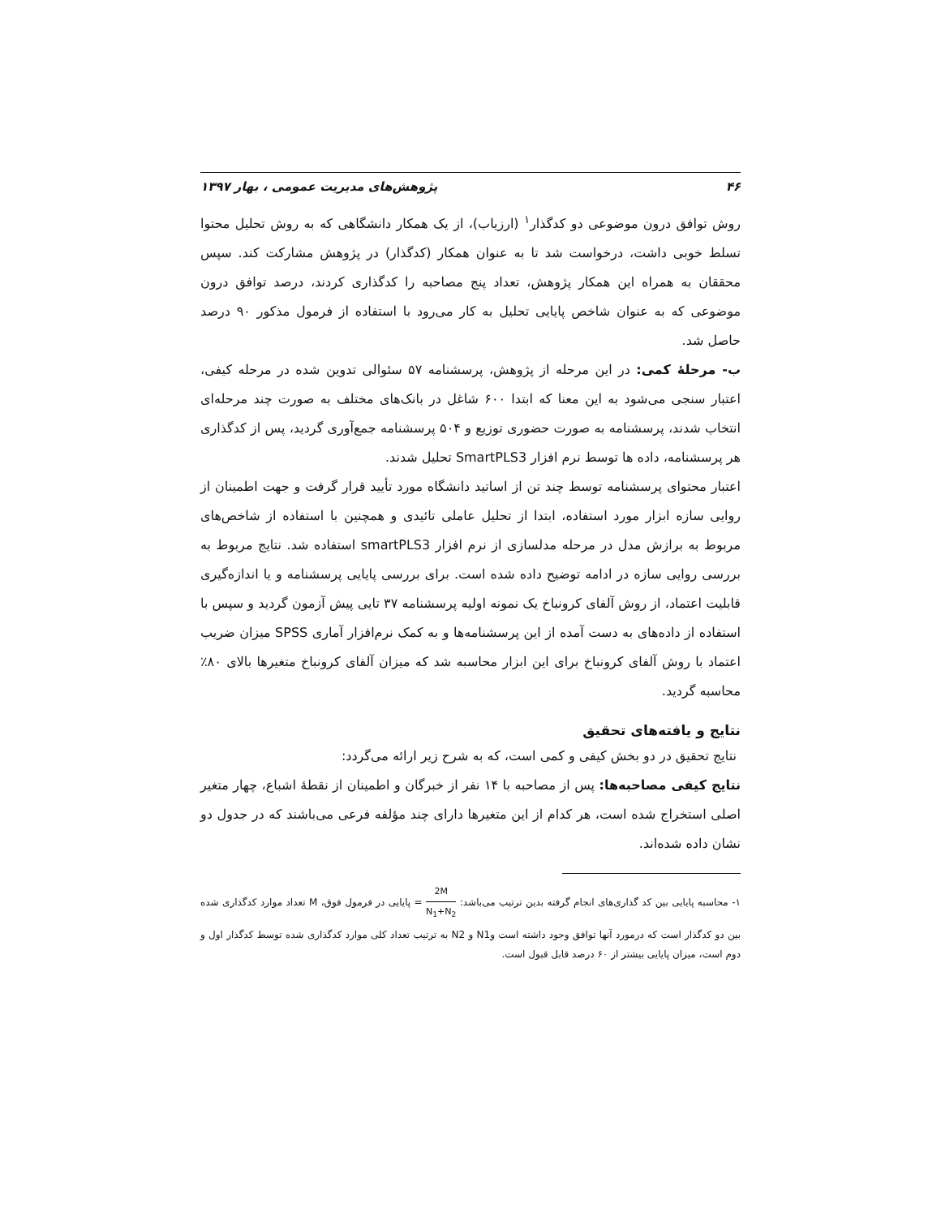۴۶ پژوهش‌های مدیریت عمومی ، بهار ۱۳۹۷
روش توافق درون موضوعی دو کدگذار<sup>۱</sup> (ارزیاب)، از یک همکار دانشگاهی که به روش تحلیل محتوا تسلط خوبی داشت، درخواست شد تا به عنوان همکار (کدگذار) در پژوهش مشارکت کند. سپس محققان به همراه این همکار پژوهش، تعداد پنج مصاحبه را کدگذاری کردند، درصد توافق درون موضوعی که به عنوان شاخص پایایی تحلیل به کار می‌رود با استفاده از فرمول مذکور ۹۰ درصد حاصل شد.
ب- مرحلۀ کمی: در این مرحله از پژوهش، پرسشنامه ۵۷ سئوالی تدوین شده در مرحله کیفی، اعتبار سنجی می‌شود به این معنا که ابتدا ۶۰۰ شاغل در بانک‌های مختلف به صورت چند مرحله‌ای انتخاب شدند، پرسشنامه به صورت حضوری توزیع و ۵۰۴ پرسشنامه جمع‌آوری گردید، پس از کدگذاری هر پرسشنامه، داده ها توسط نرم افزار SmartPLS3 تحلیل شدند.
اعتبار محتوای پرسشنامه توسط چند تن از اساتید دانشگاه مورد تأیید قرار گرفت و جهت اطمینان از روایی سازه ابزار مورد استفاده، ابتدا از تحلیل عاملی تائیدی و همچنین با استفاده از شاخص‌های مربوط به برازش مدل در مرحله مدلسازی از نرم افزار smartPLS3 استفاده شد. نتایج مربوط به بررسی روایی سازه در ادامه توضیح داده شده است. برای بررسی پایایی پرسشنامه و یا اندازه‌گیری قابلیت اعتماد، از روش آلفای کرونباخ یک نمونه اولیه پرسشنامه ۳۷ تایی پیش آزمون گردید و سپس با استفاده از داده‌های به دست آمده از این پرسشنامه‌ها و به کمک نرم‌افزار آماری SPSS میزان ضریب اعتماد با روش آلفای کرونباخ برای این ابزار محاسبه شد که میزان آلفای کرونباخ متغیرها بالای ۸۰٪ محاسبه گردید.
نتایج و یافته‌های تحقیق
نتایج تحقیق در دو بخش کیفی و کمی است، که به شرح زیر ارائه می‌گردد:
نتایج کیفی مصاحبه‌ها: پس از مصاحبه با ۱۴ نفر از خبرگان و اطمینان از نقطۀ اشباع، چهار متغیر اصلی استخراج شده است، هر کدام از این متغیرها دارای چند مؤلفه فرعی می‌باشند که در جدول دو نشان داده شده‌اند.
۱- محاسبه پایایی بین کد گذاری‌های انجام گرفته بدین ترتیب می‌باشد: 2M N<sub>1</sub>+N<sub>2</sub> = پایایی در فرمول فوق، M تعداد موارد کدگذاری شده بین دو کدگذار است که درمورد آنها توافق وجود داشته است وN1 و N2 به ترتیب تعداد کلی موارد کدگذاری شده توسط کدگذار اول و دوم است، میزان پایایی بیشتر از ۶۰ درصد قابل قبول است.